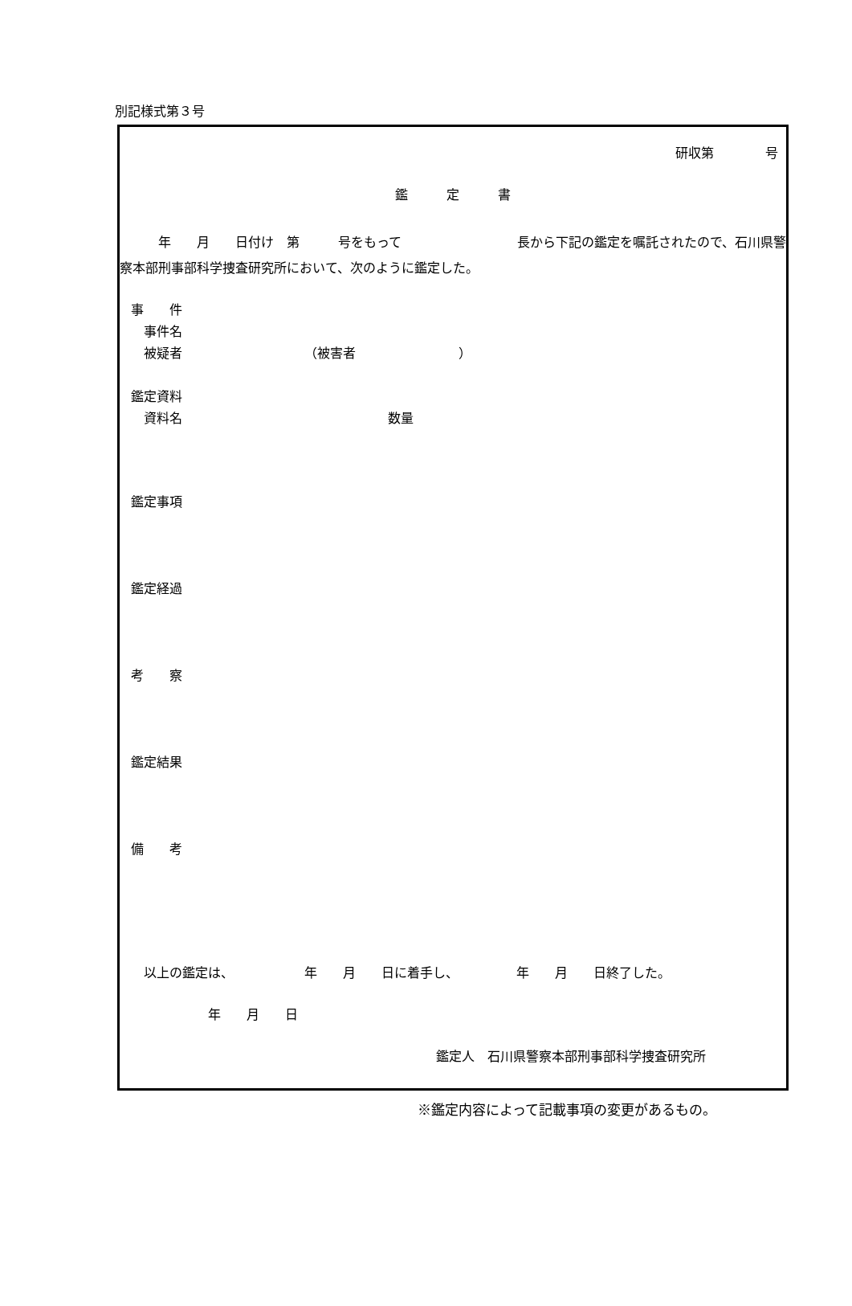別記様式第３号
研収第　　　　号
鑑　　　定　　　書
　　　年　　月　　日付け　第　　　号をもって　　　　　　　　　長から下記の鑑定を嘱託されたので、石川県警察本部刑事部科学捜査研究所において、次のように鑑定した。
事　　件 　事件名 　被疑者　　　　　　　　　　（被害者　　　　　　　　）
鑑定資料 　資料名　　　　　　　　　　　　　　　　数量
鑑定事項
鑑定経過
考　　察
鑑定結果
備　　考
　以上の鑑定は、　　　　　　年　　月　　日に着手し、　　　　　年　　月　　日終了した。
　　　　　　年　　月　　日
鑑定人　石川県警察本部刑事部科学捜査研究所
※鑑定内容によって記載事項の変更があるもの。